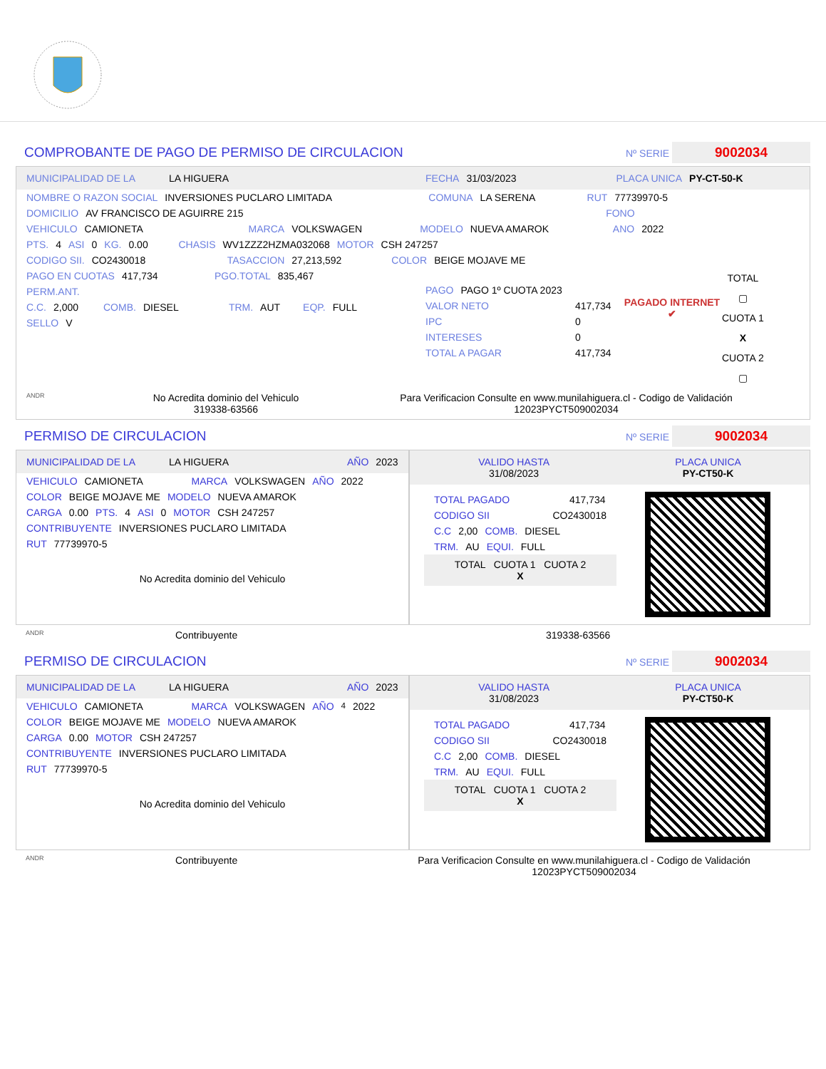COMPROBANTE DE PAGO DE PERMISO DE CIRCULACION Nº SERIE 9002034
MUNICIPALIDAD DE LA LA HIGUERA FECHA 31/03/2023 PLACA UNICA PY-CT-50-K
NOMBRE O RAZON SOCIAL INVERSIONES PUCLARO LIMITADA COMUNA LA SERENA RUT 77739970-5
DOMICILIO AV FRANCISCO DE AGUIRRE 215 FONO
VEHICULO CAMIONETA MARCA VOLKSWAGEN MODELO NUEVA AMAROK ANO 2022
PTS. 4 ASI 0 KG. 0.00 CHASIS WV1ZZZ2HZMA032068 MOTOR CSH 247257
CODIGO SII. CO2430018 TASACCION 27,213,592 COLOR BEIGE MOJAVE ME
PAGO EN CUOTAS 417,734 PGO.TOTAL 835,467
PERM.ANT.
C.C. 2,000 COMB. DIESEL TRM. AUT EQP. FULL
SELLO V
PAGO PAGO 1º CUOTA 2023
VALOR NETO 417,734
IPC 0
INTERESES 0
TOTAL A PAGAR 417,734
PAGADO INTERNET ✔
TOTAL
▢
CUOTA 1
X
CUOTA 2
▢
ANDR No Acredita dominio del Vehiculo
319338-63566 Para Verificacion Consulte en www.munilahiguera.cl - Codigo de Validación
12023PYCT509002034
PERMISO DE CIRCULACION Nº SERIE 9002034
MUNICIPALIDAD DE LA LA HIGUERA AÑO 2023
VEHICULO CAMIONETA MARCA VOLKSWAGEN AÑO 2022
COLOR BEIGE MOJAVE ME MODELO NUEVA AMAROK
CARGA 0.00 PTS. 4 ASI 0 MOTOR CSH 247257
CONTRIBUYENTE INVERSIONES PUCLARO LIMITADA
RUT 77739970-5
No Acredita dominio del Vehiculo
VALIDO HASTA
31/08/2023 PLACA UNICA
PY-CT50-K
TOTAL PAGADO 417,734
CODIGO SII CO2430018
C.C 2,00 COMB. DIESEL
TRM. AU EQUI. FULL
TOTAL CUOTA 1 CUOTA 2
X
ANDR Contribuyente 319338-63566
PERMISO DE CIRCULACION Nº SERIE 9002034
MUNICIPALIDAD DE LA LA HIGUERA AÑO 2023
VEHICULO CAMIONETA MARCA VOLKSWAGEN AÑO<sup>4</sup> 2022
COLOR BEIGE MOJAVE ME MODELO NUEVA AMAROK
CARGA 0.00 MOTOR CSH 247257
CONTRIBUYENTE INVERSIONES PUCLARO LIMITADA
RUT 77739970-5
No Acredita dominio del Vehiculo
VALIDO HASTA
31/08/2023 PLACA UNICA
PY-CT50-K
TOTAL PAGADO 417,734
CODIGO SII CO2430018
C.C 2,00 COMB. DIESEL
TRM. AU EQUI. FULL
TOTAL CUOTA 1 CUOTA 2
X
ANDR Contribuyente Para Verificacion Consulte en www.munilahiguera.cl - Codigo de Validación
12023PYCT509002034